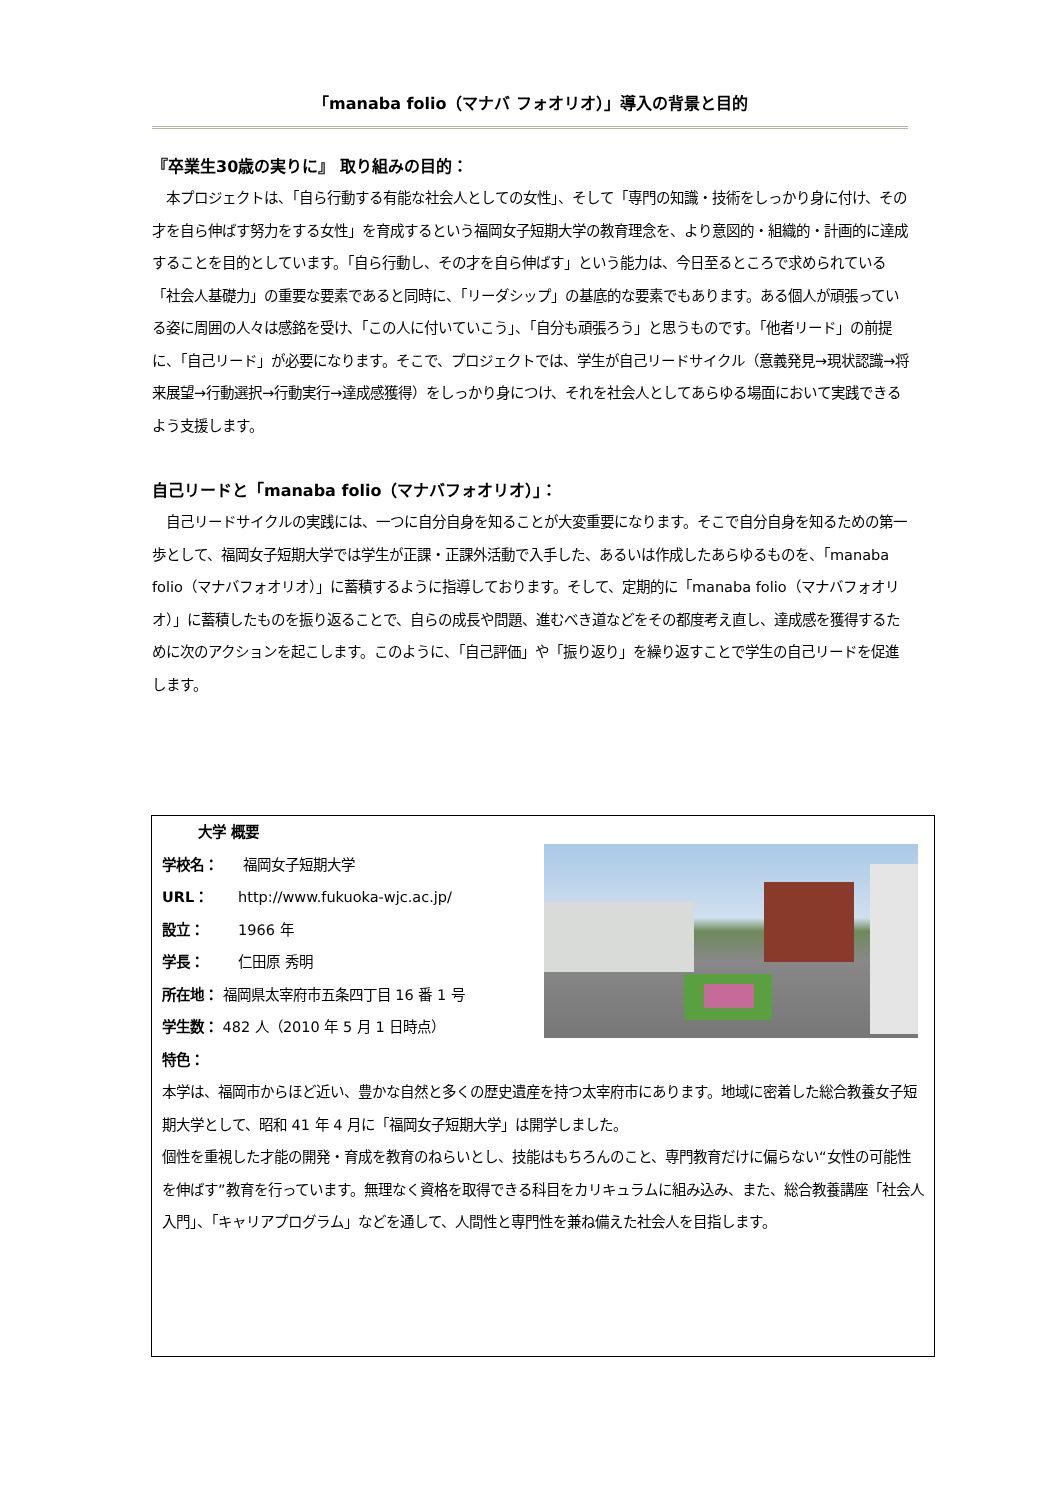「manaba folio（マナバ フォオリオ）」導入の背景と目的
『卒業生30歳の実りに』 取り組みの目的：
　本プロジェクトは、「自ら行動する有能な社会人としての女性」、そして「専門の知識・技術をしっかり身に付け、その才を自ら伸ばす努力をする女性」を育成するという福岡女子短期大学の教育理念を、より意図的・組織的・計画的に達成することを目的としています。「自ら行動し、その才を自ら伸ばす」という能力は、今日至るところで求められている「社会人基礎力」の重要な要素であると同時に、「リーダシップ」の基底的な要素でもあります。ある個人が頑張っている姿に周囲の人々は感銘を受け、「この人に付いていこう」、「自分も頑張ろう」と思うものです。「他者リード」の前提に、「自己リード」が必要になります。そこで、プロジェクトでは、学生が自己リードサイクル（意義発見→現状認識→将来展望→行動選択→行動実行→達成感獲得）をしっかり身につけ、それを社会人としてあらゆる場面において実践できるよう支援します。
自己リードと「manaba folio（マナバフォオリオ）」：
　自己リードサイクルの実践には、一つに自分自身を知ることが大変重要になります。そこで自分自身を知るための第一歩として、福岡女子短期大学では学生が正課・正課外活動で入手した、あるいは作成したあらゆるものを、「manaba folio（マナバフォオリオ）」に蓄積するように指導しております。そして、定期的に「manaba folio（マナバフォオリオ）」に蓄積したものを振り返ることで、自らの成長や問題、進むべき道などをその都度考え直し、達成感を獲得するために次のアクションを起こします。このように、「自己評価」や「振り返り」を繰り返すことで学生の自己リードを促進します。
大学 概要
学校名： 福岡女子短期大学
URL： http://www.fukuoka-wjc.ac.jp/
設立： 1966 年
学長： 仁田原 秀明
所在地： 福岡県太宰府市五条四丁目 16 番 1 号
学生数： 482 人（2010 年 5 月 1 日時点）
特色：
本学は、福岡市からほど近い、豊かな自然と多くの歴史遺産を持つ太宰府市にあります。地域に密着した総合教養女子短期大学として、昭和 41 年 4 月に「福岡女子短期大学」は開学しました。
個性を重視した才能の開発・育成を教育のねらいとし、技能はもちろんのこと、専門教育だけに偏らない“女性の可能性を伸ばす”教育を行っています。無理なく資格を取得できる科目をカリキュラムに組み込み、また、総合教養講座「社会人入門」、「キャリアプログラム」などを通して、人間性と専門性を兼ね備えた社会人を目指します。